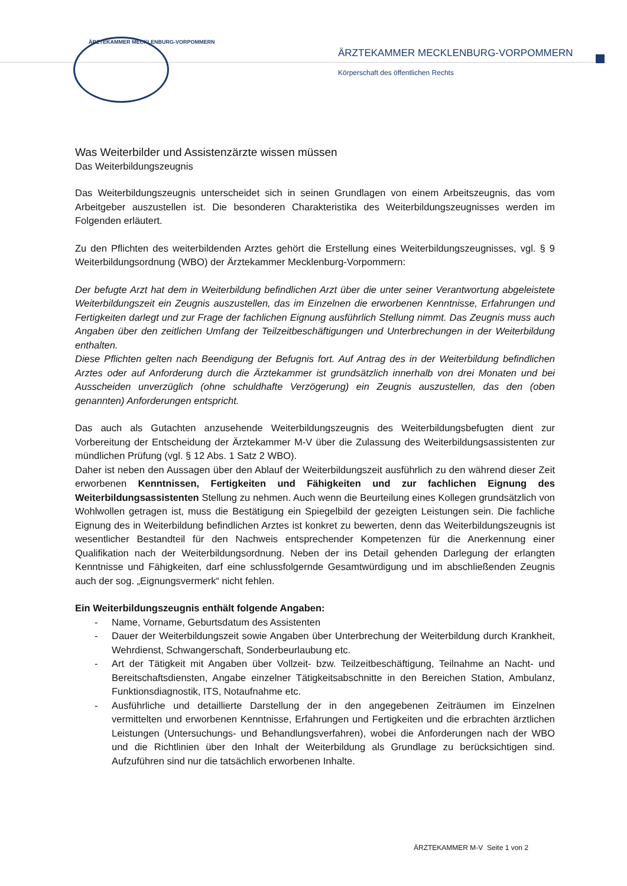ÄRZTEKAMMER MECKLENBURG-VORPOMMERN
ÄRZTEKAMMER MECKLENBURG-VORPOMMERN
Körperschaft des öffentlichen Rechts
Was Weiterbilder und Assistenzärzte wissen müssen
Das Weiterbildungszeugnis
Das Weiterbildungszeugnis unterscheidet sich in seinen Grundlagen von einem Arbeitszeugnis, das vom Arbeitgeber auszustellen ist. Die besonderen Charakteristika des Weiterbildungszeugnisses werden im Folgenden erläutert.
Zu den Pflichten des weiterbildenden Arztes gehört die Erstellung eines Weiterbildungszeugnisses, vgl. § 9 Weiterbildungsordnung (WBO) der Ärztekammer Mecklenburg-Vorpommern:
Der befugte Arzt hat dem in Weiterbildung befindlichen Arzt über die unter seiner Verantwortung abgeleistete Weiterbildungszeit ein Zeugnis auszustellen, das im Einzelnen die erworbenen Kenntnisse, Erfahrungen und Fertigkeiten darlegt und zur Frage der fachlichen Eignung ausführlich Stellung nimmt. Das Zeugnis muss auch Angaben über den zeitlichen Umfang der Teilzeitbeschäftigungen und Unterbrechungen in der Weiterbildung enthalten.
Diese Pflichten gelten nach Beendigung der Befugnis fort. Auf Antrag des in der Weiterbildung befindlichen Arztes oder auf Anforderung durch die Ärztekammer ist grundsätzlich innerhalb von drei Monaten und bei Ausscheiden unverzüglich (ohne schuldhafte Verzögerung) ein Zeugnis auszustellen, das den (oben genannten) Anforderungen entspricht.
Das auch als Gutachten anzusehende Weiterbildungszeugnis des Weiterbildungsbefugten dient zur Vorbereitung der Entscheidung der Ärztekammer M-V über die Zulassung des Weiterbildungsassistenten zur mündlichen Prüfung (vgl. § 12 Abs. 1 Satz 2 WBO).
Daher ist neben den Aussagen über den Ablauf der Weiterbildungszeit ausführlich zu den während dieser Zeit erworbenen Kenntnissen, Fertigkeiten und Fähigkeiten und zur fachlichen Eignung des Weiterbildungsassistenten Stellung zu nehmen. Auch wenn die Beurteilung eines Kollegen grundsätzlich von Wohlwollen getragen ist, muss die Bestätigung ein Spiegelbild der gezeigten Leistungen sein. Die fachliche Eignung des in Weiterbildung befindlichen Arztes ist konkret zu bewerten, denn das Weiterbildungszeugnis ist wesentlicher Bestandteil für den Nachweis entsprechender Kompetenzen für die Anerkennung einer Qualifikation nach der Weiterbildungsordnung. Neben der ins Detail gehenden Darlegung der erlangten Kenntnisse und Fähigkeiten, darf eine schlussfolgernde Gesamtwürdigung und im abschließenden Zeugnis auch der sog. „Eignungsvermerk“ nicht fehlen.
Ein Weiterbildungszeugnis enthält folgende Angaben:
- Name, Vorname, Geburtsdatum des Assistenten
- Dauer der Weiterbildungszeit sowie Angaben über Unterbrechung der Weiterbildung durch Krankheit, Wehrdienst, Schwangerschaft, Sonderbeurlaubung etc.
- Art der Tätigkeit mit Angaben über Vollzeit- bzw. Teilzeitbeschäftigung, Teilnahme an Nacht- und Bereitschaftsdiensten, Angabe einzelner Tätigkeitsabschnitte in den Bereichen Station, Ambulanz, Funktionsdiagnostik, ITS, Notaufnahme etc.
- Ausführliche und detaillierte Darstellung der in den angegebenen Zeiträumen im Einzelnen vermittelten und erworbenen Kenntnisse, Erfahrungen und Fertigkeiten und die erbrachten ärztlichen Leistungen (Untersuchungs- und Behandlungsverfahren), wobei die Anforderungen nach der WBO und die Richtlinien über den Inhalt der Weiterbildung als Grundlage zu berücksichtigen sind. Aufzuführen sind nur die tatsächlich erworbenen Inhalte.
ÄRZTEKAMMER M-V Seite 1 von 2